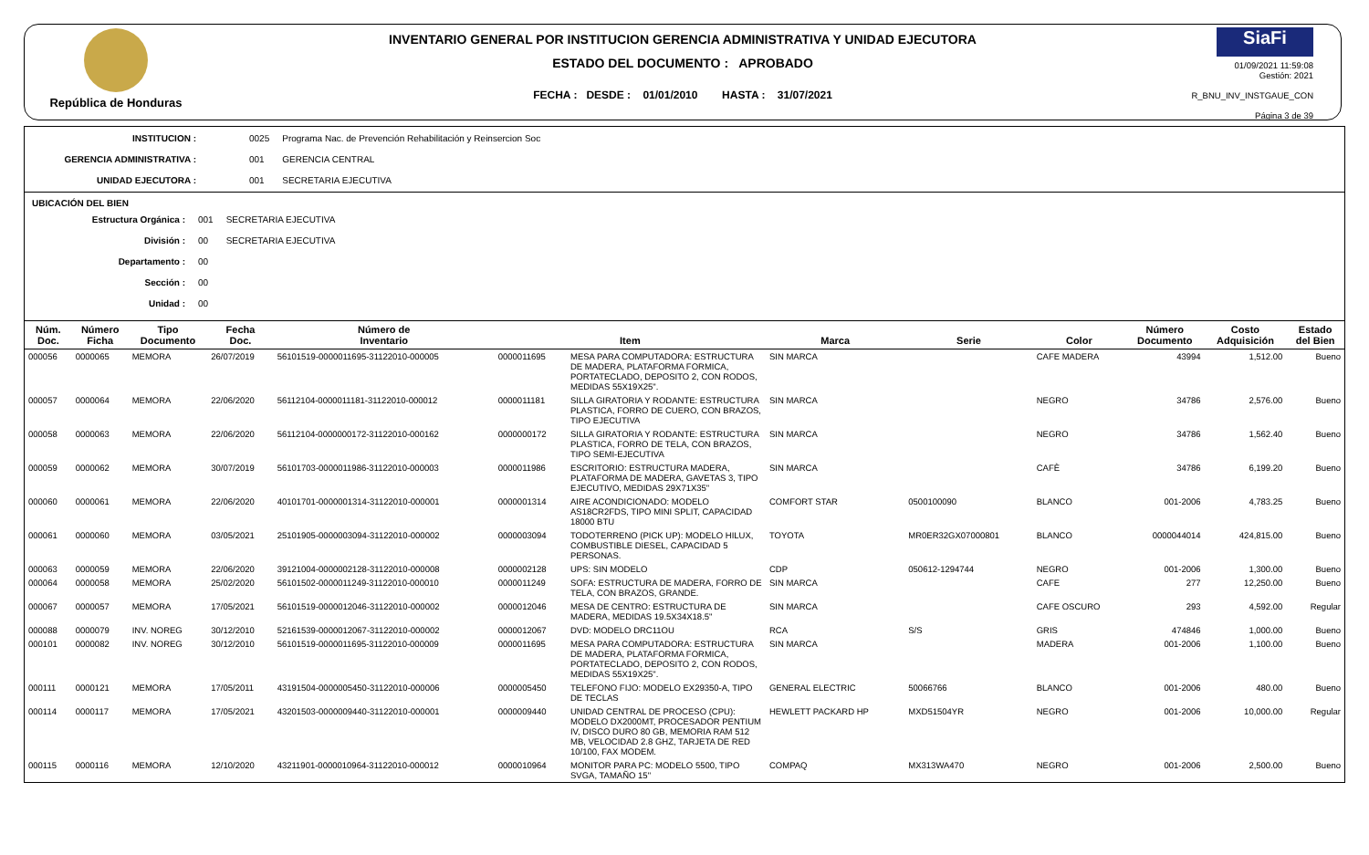República de Honduras
INVENTARIO GENERAL POR INSTITUCION GERENCIA ADMINISTRATIVA Y UNIDAD EJECUTORA
ESTADO DEL DOCUMENTO : APROBADO
FECHA : DESDE : 01/01/2010 HASTA : 31/07/2021
SiaFi
01/09/2021 11:59:08
Gestión: 2021
R_BNU_INV_INSTGAUE_CON
Página 3 de 39
| INSTITUCION : | 0025 | Programa Nac. de Prevención Rehabilitación y Reinsercion Soc |
| GERENCIA ADMINISTRATIVA : | 001 | GERENCIA CENTRAL |
| UNIDAD EJECUTORA : | 001 | SECRETARIA EJECUTIVA |
UBICACIÓN DEL BIEN
| Estructura Orgánica : | 001 | SECRETARIA EJECUTIVA |
| División : | 00 | SECRETARIA EJECUTIVA |
| Departamento : | 00 | |
| Sección : | 00 | |
| Unidad : | 00 | |
| Núm. Doc. | Número Ficha | Tipo Documento | Fecha Doc. | Número de Inventario | Item | | Marca | Serie | Color | Número Documento | Costo Adquisición | Estado del Bien |
| --- | --- | --- | --- | --- | --- | --- | --- | --- | --- | --- | --- | --- |
| 000056 | 0000065 | MEMORA | 26/07/2019 | 56101519-0000011695-31122010-000005 | 0000011695 | MESA PARA COMPUTADORA: ESTRUCTURA DE MADERA, PLATAFORMA FORMICA, PORTATECLADO, DEPOSITO 2, CON RODOS, MEDIDAS 55X19X25". | SIN MARCA | | CAFE MADERA | 43994 | 1,512.00 | Bueno |
| 000057 | 0000064 | MEMORA | 22/06/2020 | 56112104-0000011181-31122010-000012 | 0000011181 | SILLA GIRATORIA Y RODANTE: ESTRUCTURA PLASTICA, FORRO DE CUERO, CON BRAZOS, TIPO EJECUTIVA | SIN MARCA | | NEGRO | 34786 | 2,576.00 | Bueno |
| 000058 | 0000063 | MEMORA | 22/06/2020 | 56112104-0000000172-31122010-000162 | 0000000172 | SILLA GIRATORIA Y RODANTE: ESTRUCTURA PLASTICA, FORRO DE TELA, CON BRAZOS, TIPO SEMI-EJECUTIVA | SIN MARCA | | NEGRO | 34786 | 1,562.40 | Bueno |
| 000059 | 0000062 | MEMORA | 30/07/2019 | 56101703-0000011986-31122010-000003 | 0000011986 | ESCRITORIO: ESTRUCTURA MADERA, PLATAFORMA DE MADERA, GAVETAS 3, TIPO EJECUTIVO, MEDIDAS 29X71X35" | SIN MARCA | | CAFÈ | 34786 | 6,199.20 | Bueno |
| 000060 | 0000061 | MEMORA | 22/06/2020 | 40101701-0000001314-31122010-000001 | 0000001314 | AIRE ACONDICIONADO: MODELO AS18CR2FDS, TIPO MINI SPLIT, CAPACIDAD 18000 BTU | COMFORT STAR | 0500100090 | BLANCO | 001-2006 | 4,783.25 | Bueno |
| 000061 | 0000060 | MEMORA | 03/05/2021 | 25101905-0000003094-31122010-000002 | 0000003094 | TODOTERRENO (PICK UP): MODELO HILUX, COMBUSTIBLE DIESEL, CAPACIDAD 5 PERSONAS. | TOYOTA | MR0ER32GX07000801 | BLANCO | 0000044014 | 424,815.00 | Bueno |
| 000063 | 0000059 | MEMORA | 22/06/2020 | 39121004-0000002128-31122010-000008 | 0000002128 | UPS: SIN MODELO | CDP | 050612-1294744 | NEGRO | 001-2006 | 1,300.00 | Bueno |
| 000064 | 0000058 | MEMORA | 25/02/2020 | 56101502-0000011249-31122010-000010 | 0000011249 | SOFA: ESTRUCTURA DE MADERA, FORRO DE TELA, CON BRAZOS, GRANDE. | SIN MARCA | | CAFE | 277 | 12,250.00 | Bueno |
| 000067 | 0000057 | MEMORA | 17/05/2021 | 56101519-0000012046-31122010-000002 | 0000012046 | MESA DE CENTRO: ESTRUCTURA DE MADERA, MEDIDAS 19.5X34X18.5" | SIN MARCA | | CAFE OSCURO | 293 | 4,592.00 | Regular |
| 000088 | 0000079 | INV. NOREG | 30/12/2010 | 52161539-0000012067-31122010-000002 | 0000012067 | DVD: MODELO DRC11OU | RCA | S/S | GRIS | 474846 | 1,000.00 | Bueno |
| 000101 | 0000082 | INV. NOREG | 30/12/2010 | 56101519-0000011695-31122010-000009 | 0000011695 | MESA PARA COMPUTADORA: ESTRUCTURA DE MADERA, PLATAFORMA FORMICA, PORTATECLADO, DEPOSITO 2, CON RODOS, MEDIDAS 55X19X25". | SIN MARCA | | MADERA | 001-2006 | 1,100.00 | Bueno |
| 000111 | 0000121 | MEMORA | 17/05/2011 | 43191504-0000005450-31122010-000006 | 0000005450 | TELEFONO FIJO: MODELO EX29350-A, TIPO DE TECLAS | GENERAL ELECTRIC | 50066766 | BLANCO | 001-2006 | 480.00 | Bueno |
| 000114 | 0000117 | MEMORA | 17/05/2021 | 43201503-0000009440-31122010-000001 | 0000009440 | UNIDAD CENTRAL DE PROCESO (CPU): MODELO DX2000MT, PROCESADOR PENTIUM IV, DISCO DURO 80 GB, MEMORIA RAM 512 MB, VELOCIDAD 2.8 GHZ, TARJETA DE RED 10/100, FAX MODEM. | HEWLETT PACKARD HP | MXD51504YR | NEGRO | 001-2006 | 10,000.00 | Regular |
| 000115 | 0000116 | MEMORA | 12/10/2020 | 43211901-0000010964-31122010-000012 | 0000010964 | MONITOR PARA PC: MODELO 5500, TIPO SVGA, TAMAÑO 15" | COMPAQ | MX313WA470 | NEGRO | 001-2006 | 2,500.00 | Bueno |